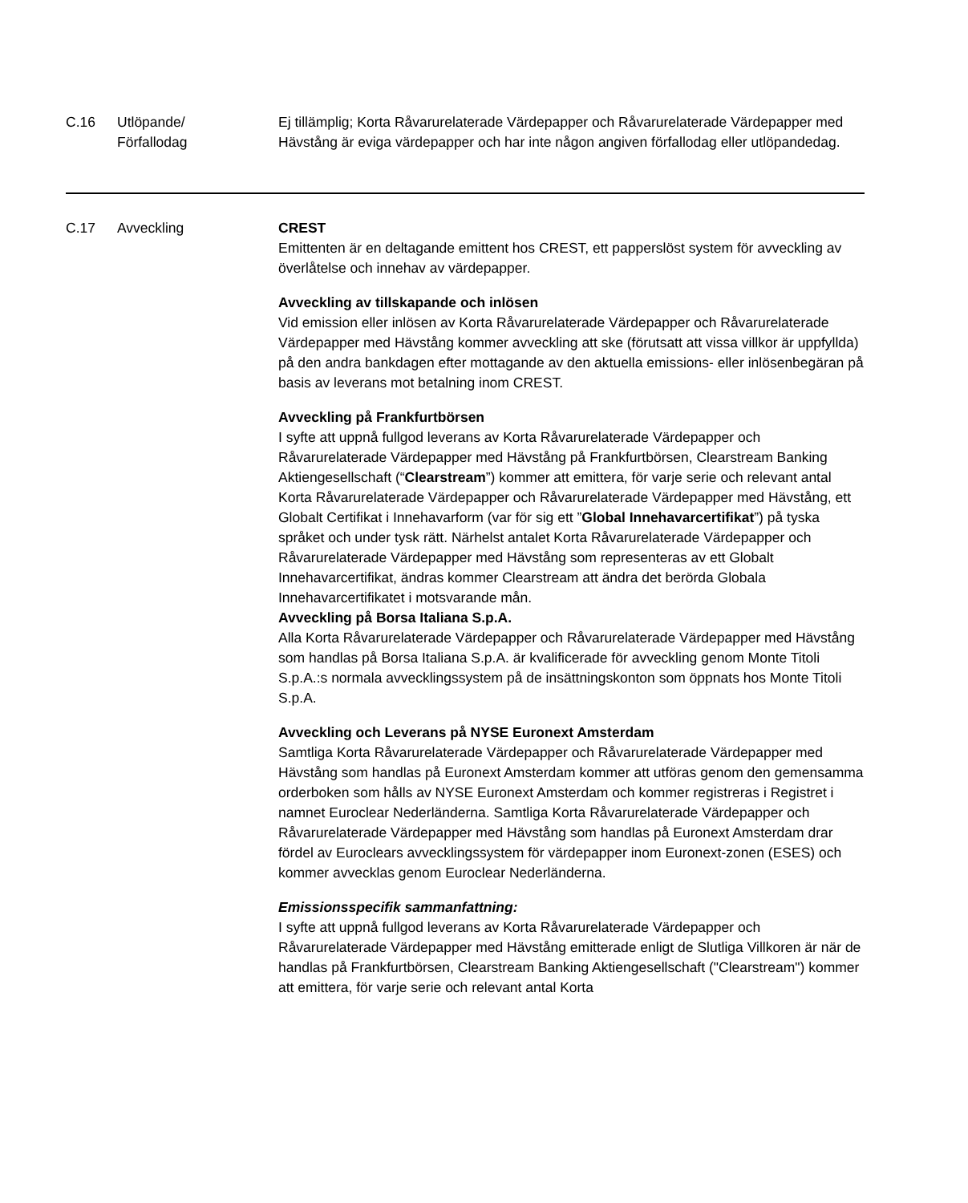| C.16 | Utlöpande/ Förfallodag | Ej tillämplig; Korta Råvarurelaterade Värdepapper och Råvarurelaterade Värdepapper med Hävstång är eviga värdepapper och har inte någon angiven förfallodag eller utlöpandedag. |
| C.17 | Avveckling | CREST Emittenten är en deltagande emittent hos CREST, ett papperslöst system för avveckling av överlåtelse och innehav av värdepapper. Avveckling av tillskapande och inlösen Vid emission eller inlösen av Korta Råvarurelaterade Värdepapper och Råvarurelaterade Värdepapper med Hävstång kommer avveckling att ske (förutsatt att vissa villkor är uppfyllda) på den andra bankdagen efter mottagande av den aktuella emissions- eller inlösenbegäran på basis av leverans mot betalning inom CREST. Avveckling på Frankfurtbörsen I syfte att uppnå fullgod leverans av Korta Råvarurelaterade Värdepapper och Råvarurelaterade Värdepapper med Hävstång på Frankfurtbörsen, Clearstream Banking Aktiengesellschaft (“ Clearstream ”) kommer att emittera, för varje serie och relevant antal Korta Råvarurelaterade Värdepapper och Råvarurelaterade Värdepapper med Hävstång, ett Globalt Certifikat i Innehavarform (var för sig ett ” Global Innehavarcertifikat ”) på tyska språket och under tysk rätt. Närhelst antalet Korta Råvarurelaterade Värdepapper och Råvarurelaterade Värdepapper med Hävstång som representeras av ett Globalt Innehavarcertifikat, ändras kommer Clearstream att ändra det berörda Globala Innehavarcertifikatet i motsvarande mån. Avveckling på Borsa Italiana S.p.A. Alla Korta Råvarurelaterade Värdepapper och Råvarurelaterade Värdepapper med Hävstång som handlas på Borsa Italiana S.p.A. är kvalificerade för avveckling genom Monte Titoli S.p.A.:s normala avvecklingssystem på de insättningskonton som öppnats hos Monte Titoli S.p.A. Avveckling och Leverans på NYSE Euronext Amsterdam Samtliga Korta Råvarurelaterade Värdepapper och Råvarurelaterade Värdepapper med Hävstång som handlas på Euronext Amsterdam kommer att utföras genom den gemensamma orderboken som hålls av NYSE Euronext Amsterdam och kommer registreras i Registret i namnet Euroclear Nederländerna. Samtliga Korta Råvarurelaterade Värdepapper och Råvarurelaterade Värdepapper med Hävstång som handlas på Euronext Amsterdam drar fördel av Euroclears avvecklingssystem för värdepapper inom Euronext-zonen (ESES) och kommer avvecklas genom Euroclear Nederländerna. Emissionsspecifik sammanfattning: I syfte att uppnå fullgod leverans av Korta Råvarurelaterade Värdepapper och Råvarurelaterade Värdepapper med Hävstång emitterade enligt de Slutliga Villkoren är när de handlas på Frankfurtbörsen, Clearstream Banking Aktiengesellschaft ("Clearstream") kommer att emittera, för varje serie och relevant antal Korta |